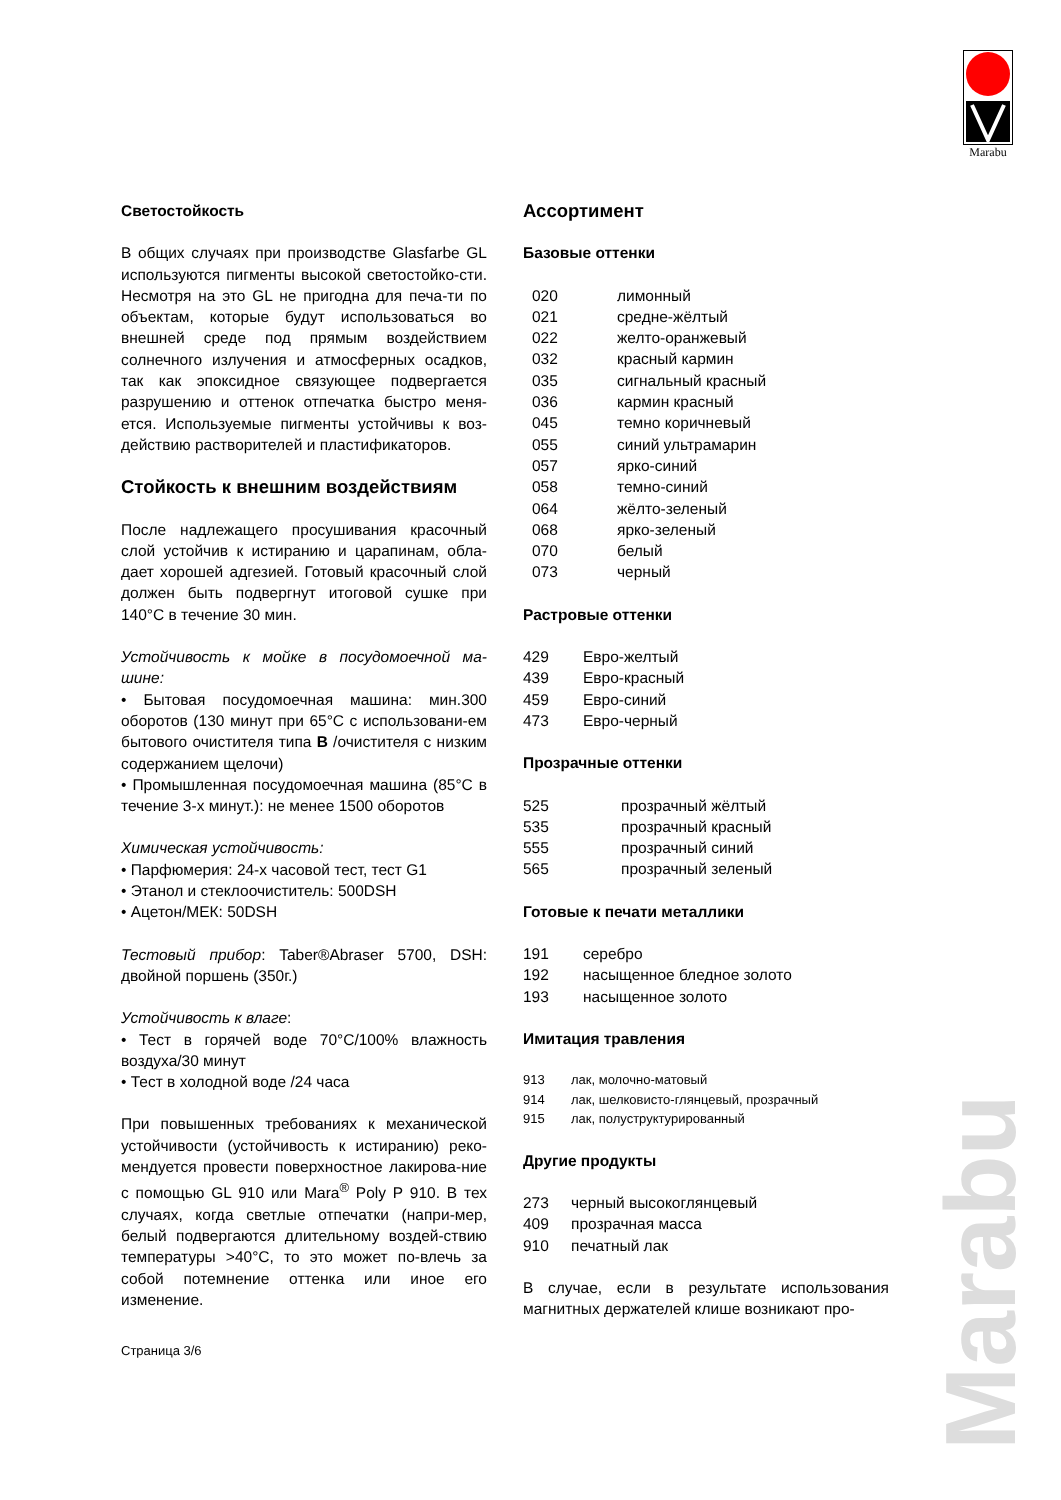Marabu
Marabu
Светостойкость
В общих случаях при производстве Glasfarbe GL используются пигменты высокой светостойко-сти. Несмотря на это GL не пригодна для печа-ти по объектам, которые будут использоваться во внешней среде под прямым воздействием солнечного излучения и атмосферных осадков, так как эпоксидное связующее подвергается разрушению и оттенок отпечатка быстро меня-ется. Используемые пигменты устойчивы к воз-действию растворителей и пластификаторов.
Стойкость к внешним воздействиям
После надлежащего просушивания красочный слой устойчив к истиранию и царапинам, обла-дает хорошей адгезией. Готовый красочный слой должен быть подвергнут итоговой сушке при 140°C в течение 30 мин.
Устойчивость к мойке в посудомоечной ма-шине:
• Бытовая посудомоечная машина: мин.300 оборотов (130 минут при 65°C с использовани-ем бытового очистителя типа B /очистителя с низким содержанием щелочи)
• Промышленная посудомоечная машина (85°C в течение 3-х минут.): не менее 1500 оборотов
Химическая устойчивость:
• Парфюмерия: 24-х часовой тест, тест G1
• Этанол и стеклоочиститель: 500DSH
• Ацетон/МЕК: 50DSH
Тестовый прибор: Taber®Abraser 5700, DSH: двойной поршень (350г.)
Устойчивость к влаге:
• Тест в горячей воде 70°C/100% влажность воздуха/30 минут
• Тест в холодной воде /24 часа
При повышенных требованиях к механической устойчивости (устойчивость к истиранию) реко-мендуется провести поверхностное лакирова-ние с помощью GL 910 или Mara<sup>®</sup> Poly P 910. В тех случаях, когда светлые отпечатки (напри-мер, белый подвергаются длительному воздей-ствию температуры >40°C, то это может по-влечь за собой потемнение оттенка или иное его изменение.
Страница 3/6
Ассортимент
Базовые оттенки
| 020 | лимонный |
| 021 | средне-жёлтый |
| 022 | желто-оранжевый |
| 032 | красный кармин |
| 035 | сигнальный красный |
| 036 | кармин красный |
| 045 | темно коричневый |
| 055 | синий ультрамарин |
| 057 | ярко-синий |
| 058 | темно-синий |
| 064 | жёлто-зеленый |
| 068 | ярко-зеленый |
| 070 | белый |
| 073 | черный |
Растровые оттенки
| 429 | Евро-желтый |
| 439 | Евро-красный |
| 459 | Евро-синий |
| 473 | Евро-черный |
Прозрачные оттенки
| 525 | прозрачный жёлтый |
| 535 | прозрачный красный |
| 555 | прозрачный синий |
| 565 | прозрачный зеленый |
Готовые к печати металлики
| 191 | серебро |
| 192 | насыщенное бледное золото |
| 193 | насыщенное золото |
Имитация травления
| 913 | лак, молочно-матовый |
| 914 | лак, шелковисто-глянцевый, прозрачный |
| 915 | лак, полуструктурированный |
Другие продукты
| 273 | черный высокоглянцевый |
| 409 | прозрачная масса |
| 910 | печатный лак |
В случае, если в результате использования магнитных держателей клише возникают про-